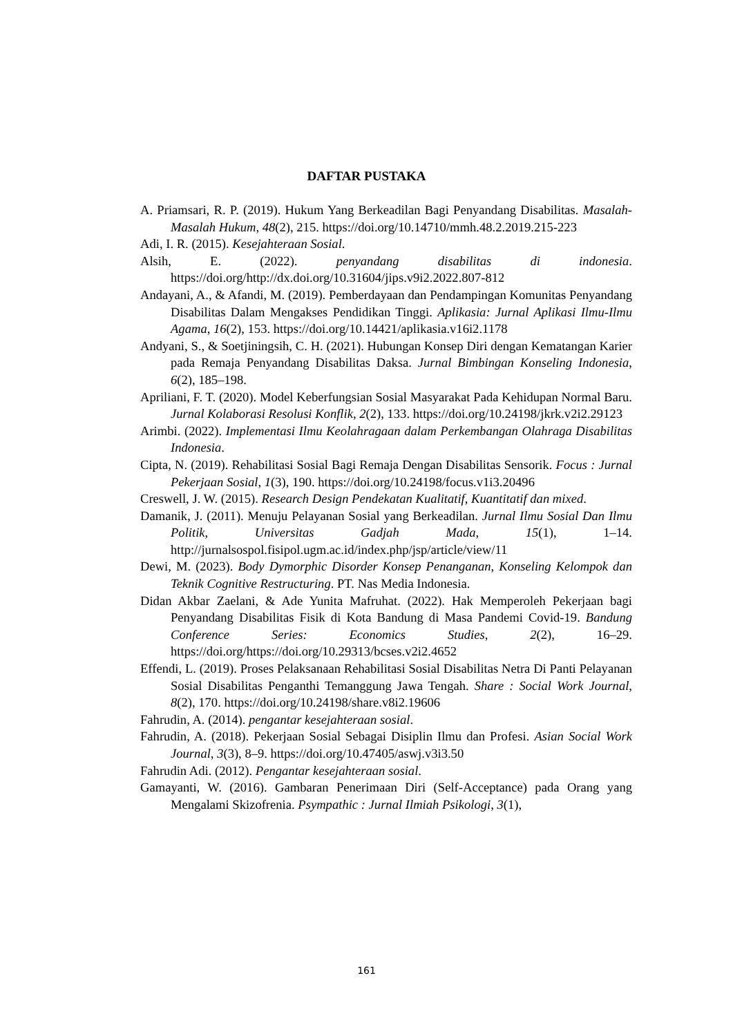DAFTAR PUSTAKA
A. Priamsari, R. P. (2019). Hukum Yang Berkeadilan Bagi Penyandang Disabilitas. Masalah-Masalah Hukum, 48(2), 215. https://doi.org/10.14710/mmh.48.2.2019.215-223
Adi, I. R. (2015). Kesejahteraan Sosial.
Alsih, E. (2022). penyandang disabilitas di indonesia. https://doi.org/http://dx.doi.org/10.31604/jips.v9i2.2022.807-812
Andayani, A., & Afandi, M. (2019). Pemberdayaan dan Pendampingan Komunitas Penyandang Disabilitas Dalam Mengakses Pendidikan Tinggi. Aplikasia: Jurnal Aplikasi Ilmu-Ilmu Agama, 16(2), 153. https://doi.org/10.14421/aplikasia.v16i2.1178
Andyani, S., & Soetjiningsih, C. H. (2021). Hubungan Konsep Diri dengan Kematangan Karier pada Remaja Penyandang Disabilitas Daksa. Jurnal Bimbingan Konseling Indonesia, 6(2), 185–198.
Apriliani, F. T. (2020). Model Keberfungsian Sosial Masyarakat Pada Kehidupan Normal Baru. Jurnal Kolaborasi Resolusi Konflik, 2(2), 133. https://doi.org/10.24198/jkrk.v2i2.29123
Arimbi. (2022). Implementasi Ilmu Keolahragaan dalam Perkembangan Olahraga Disabilitas Indonesia.
Cipta, N. (2019). Rehabilitasi Sosial Bagi Remaja Dengan Disabilitas Sensorik. Focus : Jurnal Pekerjaan Sosial, 1(3), 190. https://doi.org/10.24198/focus.v1i3.20496
Creswell, J. W. (2015). Research Design Pendekatan Kualitatif, Kuantitatif dan mixed.
Damanik, J. (2011). Menuju Pelayanan Sosial yang Berkeadilan. Jurnal Ilmu Sosial Dan Ilmu Politik, Universitas Gadjah Mada, 15(1), 1–14. http://jurnalsospol.fisipol.ugm.ac.id/index.php/jsp/article/view/11
Dewi, M. (2023). Body Dymorphic Disorder Konsep Penanganan, Konseling Kelompok dan Teknik Cognitive Restructuring. PT. Nas Media Indonesia.
Didan Akbar Zaelani, & Ade Yunita Mafruhat. (2022). Hak Memperoleh Pekerjaan bagi Penyandang Disabilitas Fisik di Kota Bandung di Masa Pandemi Covid-19. Bandung Conference Series: Economics Studies, 2(2), 16–29. https://doi.org/https://doi.org/10.29313/bcses.v2i2.4652
Effendi, L. (2019). Proses Pelaksanaan Rehabilitasi Sosial Disabilitas Netra Di Panti Pelayanan Sosial Disabilitas Penganthi Temanggung Jawa Tengah. Share : Social Work Journal, 8(2), 170. https://doi.org/10.24198/share.v8i2.19606
Fahrudin, A. (2014). pengantar kesejahteraan sosial.
Fahrudin, A. (2018). Pekerjaan Sosial Sebagai Disiplin Ilmu dan Profesi. Asian Social Work Journal, 3(3), 8–9. https://doi.org/10.47405/aswj.v3i3.50
Fahrudin Adi. (2012). Pengantar kesejahteraan sosial.
Gamayanti, W. (2016). Gambaran Penerimaan Diri (Self-Acceptance) pada Orang yang Mengalami Skizofrenia. Psympathic : Jurnal Ilmiah Psikologi, 3(1),
161